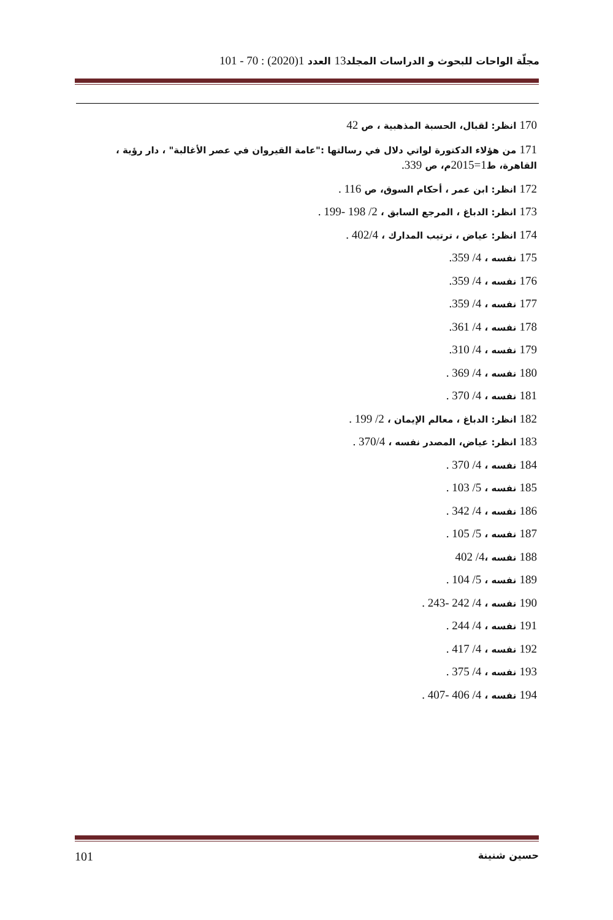مجلّة الواحات للبحوث و الدراسات المجلد13 العدد 1(2020) : 70 - 101
170 انظر: لقبال، الحسبة المذهبية ، ص 42
171 من هؤلاء الدكتورة لواتي دلال في رسالتها :"عامة القيروان في عصر الأغالبة" ، دار رؤية ، القاهرة، ط1=2015م، ص 339.
172 انظر: ابن عمر ، أحكام السوق، ص 116 .
173 انظر: الدباغ ، المرجع السابق ، 2/ 198 -199 .
174 انظر: عياض ، ترتيب المدارك ، 402/4 .
175 نفسه ، 4/ 359.
176 نفسه ، 4/ 359.
177 نفسه ، 4/ 359.
178 نفسه ، 4/ 361.
179 نفسه ، 4/ 310.
180 نفسه ، 4/ 369 .
181 نفسه ، 4/ 370 .
182 انظر: الدباغ ، معالم الإيمان ، 2/ 199 .
183 انظر: عياض، المصدر نفسه ، 370/4 .
184 نفسه ، 4/ 370 .
185 نفسه ، 5/ 103 .
186 نفسه ، 4/ 342 .
187 نفسه ، 5/ 105 .
188 نفسه ،4/ 402
189 نفسه ، 5/ 104 .
190 نفسه ، 4/ 242 -243 .
191 نفسه ، 4/ 244 .
192 نفسه ، 4/ 417 .
193 نفسه ، 4/ 375 .
194 نفسه ، 4/ 406 -407 .
101 حسين شنينة